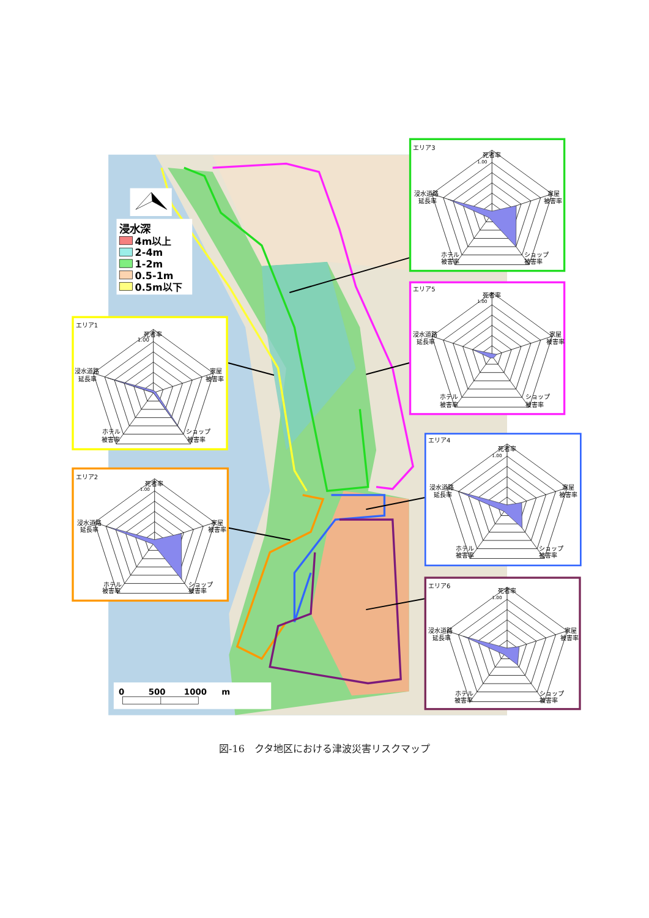浸水深
4m以上
2-4m
1-2m
0.5-1m
0.5m以下
0
500
1000
m
エリア3
死者率
1.00
家屋
被害率
浸水道路
延長率
ホテル
被害率
ショップ
被害率
エリア5
死者率
1.00
家屋
被害率
浸水道路
延長率
ホテル
被害率
ショップ
被害率
エリア1
死者率
1.00
家屋
被害率
浸水道路
延長率
ホテル
被害率
ショップ
被害率
エリア2
死者率
1.00
家屋
被害率
浸水道路
延長率
ホテル
被害率
ショップ
被害率
エリア4
死者率
1.00
家屋
被害率
浸水道路
延長率
ホテル
被害率
ショップ
被害率
エリア6
死者率
1.00
家屋
被害率
浸水道路
延長率
ホテル
被害率
ショップ
被害率
図-16　クタ地区における津波災害リスクマップ